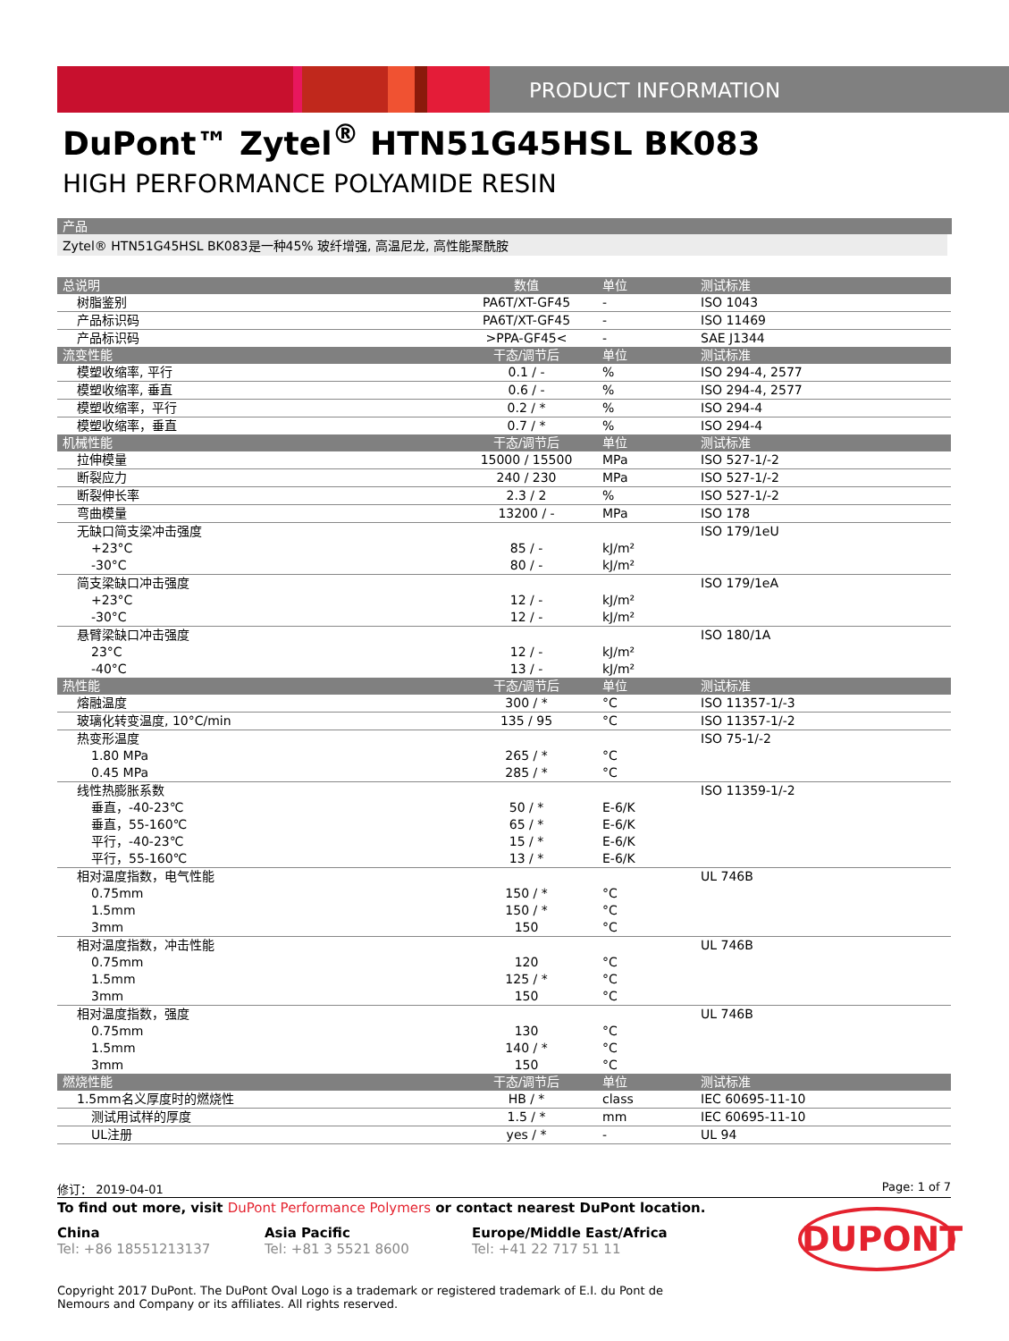PRODUCT INFORMATION
DuPont™ Zytel<sup>®</sup> HTN51G45HSL BK083
HIGH PERFORMANCE POLYAMIDE RESIN
产品
Zytel® HTN51G45HSL BK083是一种45% 玻纤增强, 高温尼龙, 高性能聚酰胺
| 总说明 | 数值 | 单位 | 测试标准 |
| --- | --- | --- | --- |
| 树脂鉴别 | PA6T/XT-GF45 | - | ISO 1043 |
| 产品标识码 | PA6T/XT-GF45 | - | ISO 11469 |
| 产品标识码 | >PPA-GF45< | - | SAE J1344 |
| 流变性能 | 干态/调节后 | 单位 | 测试标准 |
| 模塑收缩率, 平行 | 0.1 / - | % | ISO 294-4, 2577 |
| 模塑收缩率, 垂直 | 0.6 / - | % | ISO 294-4, 2577 |
| 模塑收缩率，平行 | 0.2 / * | % | ISO 294-4 |
| 模塑收缩率，垂直 | 0.7 / * | % | ISO 294-4 |
| 机械性能 | 干态/调节后 | 单位 | 测试标准 |
| 拉伸模量 | 15000 / 15500 | MPa | ISO 527-1/-2 |
| 断裂应力 | 240 / 230 | MPa | ISO 527-1/-2 |
| 断裂伸长率 | 2.3 / 2 | % | ISO 527-1/-2 |
| 弯曲模量 | 13200 / - | MPa | ISO 178 |
| 无缺口简支梁冲击强度 | | | ISO 179/1eU |
| +23°C | 85 / - | kJ/m² | |
| -30°C | 80 / - | kJ/m² | |
| 简支梁缺口冲击强度 | | | ISO 179/1eA |
| +23°C | 12 / - | kJ/m² | |
| -30°C | 12 / - | kJ/m² | |
| 悬臂梁缺口冲击强度 | | | ISO 180/1A |
| 23°C | 12 / - | kJ/m² | |
| -40°C | 13 / - | kJ/m² | |
| 热性能 | 干态/调节后 | 单位 | 测试标准 |
| 熔融温度 | 300 / * | °C | ISO 11357-1/-3 |
| 玻璃化转变温度, 10°C/min | 135 / 95 | °C | ISO 11357-1/-2 |
| 热变形温度 | | | ISO 75-1/-2 |
| 1.80 MPa | 265 / * | °C | |
| 0.45 MPa | 285 / * | °C | |
| 线性热膨胀系数 | | | ISO 11359-1/-2 |
| 垂直，-40-23℃ | 50 / * | E-6/K | |
| 垂直，55-160℃ | 65 / * | E-6/K | |
| 平行，-40-23℃ | 15 / * | E-6/K | |
| 平行，55-160℃ | 13 / * | E-6/K | |
| 相对温度指数，电气性能 | | | UL 746B |
| 0.75mm | 150 / * | °C | |
| 1.5mm | 150 / * | °C | |
| 3mm | 150 | °C | |
| 相对温度指数，冲击性能 | | | UL 746B |
| 0.75mm | 120 | °C | |
| 1.5mm | 125 / * | °C | |
| 3mm | 150 | °C | |
| 相对温度指数，强度 | | | UL 746B |
| 0.75mm | 130 | °C | |
| 1.5mm | 140 / * | °C | |
| 3mm | 150 | °C | |
| 燃烧性能 | 干态/调节后 | 单位 | 测试标准 |
| 1.5mm名义厚度时的燃烧性 | HB / * | class | IEC 60695-11-10 |
| 测试用试样的厚度 | 1.5 / * | mm | IEC 60695-11-10 |
| UL注册 | yes / * | - | UL 94 |
修订： 2019-04-01 Page: 1 of 7
To find out more, visit DuPont Performance Polymers or contact nearest DuPont location.
China
Tel: +86 18551213137
Asia Pacific
Tel: +81 3 5521 8600
Europe/Middle East/Africa
Tel: +41 22 717 51 11
Copyright 2017 DuPont. The DuPont Oval Logo is a trademark or registered trademark of E.I. du Pont de Nemours and Company or its affiliates. All rights reserved.
DUPONT